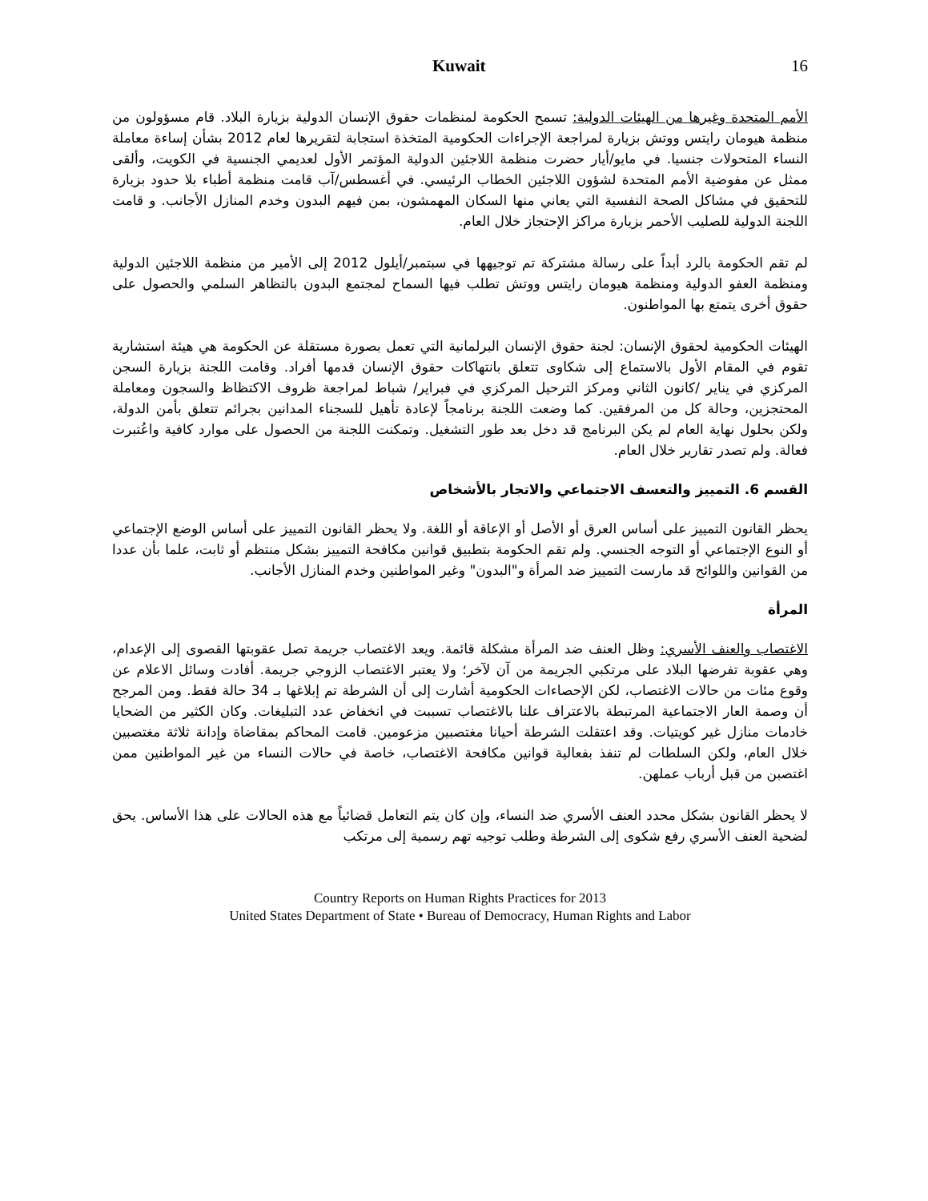Kuwait 16
الأمم المتحدة وغيرها من الهيئات الدولية: تسمح الحكومة لمنظمات حقوق الإنسان الدولية بزيارة البلاد. قام مسؤولون من منظمة هيومان رايتس ووتش بزيارة لمراجعة الإجراءات الحكومية المتخذة استجابة لتقريرها لعام 2012 بشأن إساءة معاملة النساء المتحولات جنسيا. في مايو/أيار حضرت منظمة اللاجئين الدولية المؤتمر الأول لعديمي الجنسية في الكويت، وألقى ممثل عن مفوضية الأمم المتحدة لشؤون اللاجئين الخطاب الرئيسي. في أغسطس/آب قامت منظمة أطباء بلا حدود بزيارة للتحقيق في مشاكل الصحة النفسية التي يعاني منها السكان المهمشون، بمن فيهم البدون وخدم المنازل الأجانب. و قامت اللجنة الدولية للصليب الأحمر بزيارة مراكز الإحتجاز خلال العام.
لم تقم الحكومة بالرد أبداً على رسالة مشتركة تم توجيهها في سبتمبر/أيلول 2012 إلى الأمير من منظمة اللاجئين الدولية ومنظمة العفو الدولية ومنظمة هيومان رايتس ووتش تطلب فيها السماح لمجتمع البدون بالتظاهر السلمي والحصول على حقوق أخرى يتمتع بها المواطنون.
الهيئات الحكومية لحقوق الإنسان: لجنة حقوق الإنسان البرلمانية التي تعمل بصورة مستقلة عن الحكومة هي هيئة استشارية تقوم في المقام الأول بالاستماع إلى شكاوى تتعلق بانتهاكات حقوق الإنسان قدمها أفراد. وقامت اللجنة بزيارة السجن المركزي في يناير /كانون الثاني ومركز الترحيل المركزي في فبراير/ شباط لمراجعة ظروف الاكتظاظ والسجون ومعاملة المحتجزين، وحالة كل من المرفقين. كما وضعت اللجنة برنامجاً لإعادة تأهيل للسجناء المدانين بجرائم تتعلق بأمن الدولة، ولكن بحلول نهاية العام لم يكن البرنامج قد دخل بعد طور التشغيل. وتمكنت اللجنة من الحصول على موارد كافية واعُتبرت فعالة. ولم تصدر تقارير خلال العام.
القسم 6. التمييز والتعسف الاجتماعي والاتجار بالأشخاص
يحظر القانون التمييز على أساس العرق أو الأصل أو الإعاقة أو اللغة. ولا يحظر القانون التمييز على أساس الوضع الإجتماعي أو النوع الإجتماعي أو التوجه الجنسي. ولم تقم الحكومة بتطبيق قوانين مكافحة التمييز بشكل منتظم أو ثابت، علما بأن عددا من القوانين واللوائح قد مارست التمييز ضد المرأة و"البدون" وغير المواطنين وخدم المنازل الأجانب.
المرأة
الاغتصاب والعنف الأسري: وظل العنف ضد المرأة مشكلة قائمة. ويعد الاغتصاب جريمة تصل عقوبتها القصوى إلى الإعدام، وهي عقوبة تفرضها البلاد على مرتكبي الجريمة من آن لآخر؛ ولا يعتبر الاغتصاب الزوجي جريمة. أفادت وسائل الاعلام عن وقوع مئات من حالات الاغتصاب، لكن الإحصاءات الحكومية أشارت إلى أن الشرطة تم إبلاغها بـ 34 حالة فقط. ومن المرجح أن وصمة العار الاجتماعية المرتبطة بالاعتراف علنا بالاغتصاب تسببت في انخفاض عدد التبليغات. وكان الكثير من الضحايا خادمات منازل غير كويتيات. وقد اعتقلت الشرطة أحيانا مغتصبين مزعومين. قامت المحاكم بمقاضاة وإدانة ثلاثة مغتصبين خلال العام، ولكن السلطات لم تنفذ بفعالية قوانين مكافحة الاغتصاب، خاصة في حالات النساء من غير المواطنين ممن اغتصبن من قبل أرباب عملهن.
لا يحظر القانون بشكل محدد العنف الأسري ضد النساء، وإن كان يتم التعامل قضائياً مع هذه الحالات على هذا الأساس. يحق لضحية العنف الأسري رفع شكوى إلى الشرطة وطلب توجيه تهم رسمية إلى مرتكب
Country Reports on Human Rights Practices for 2013
United States Department of State • Bureau of Democracy, Human Rights and Labor